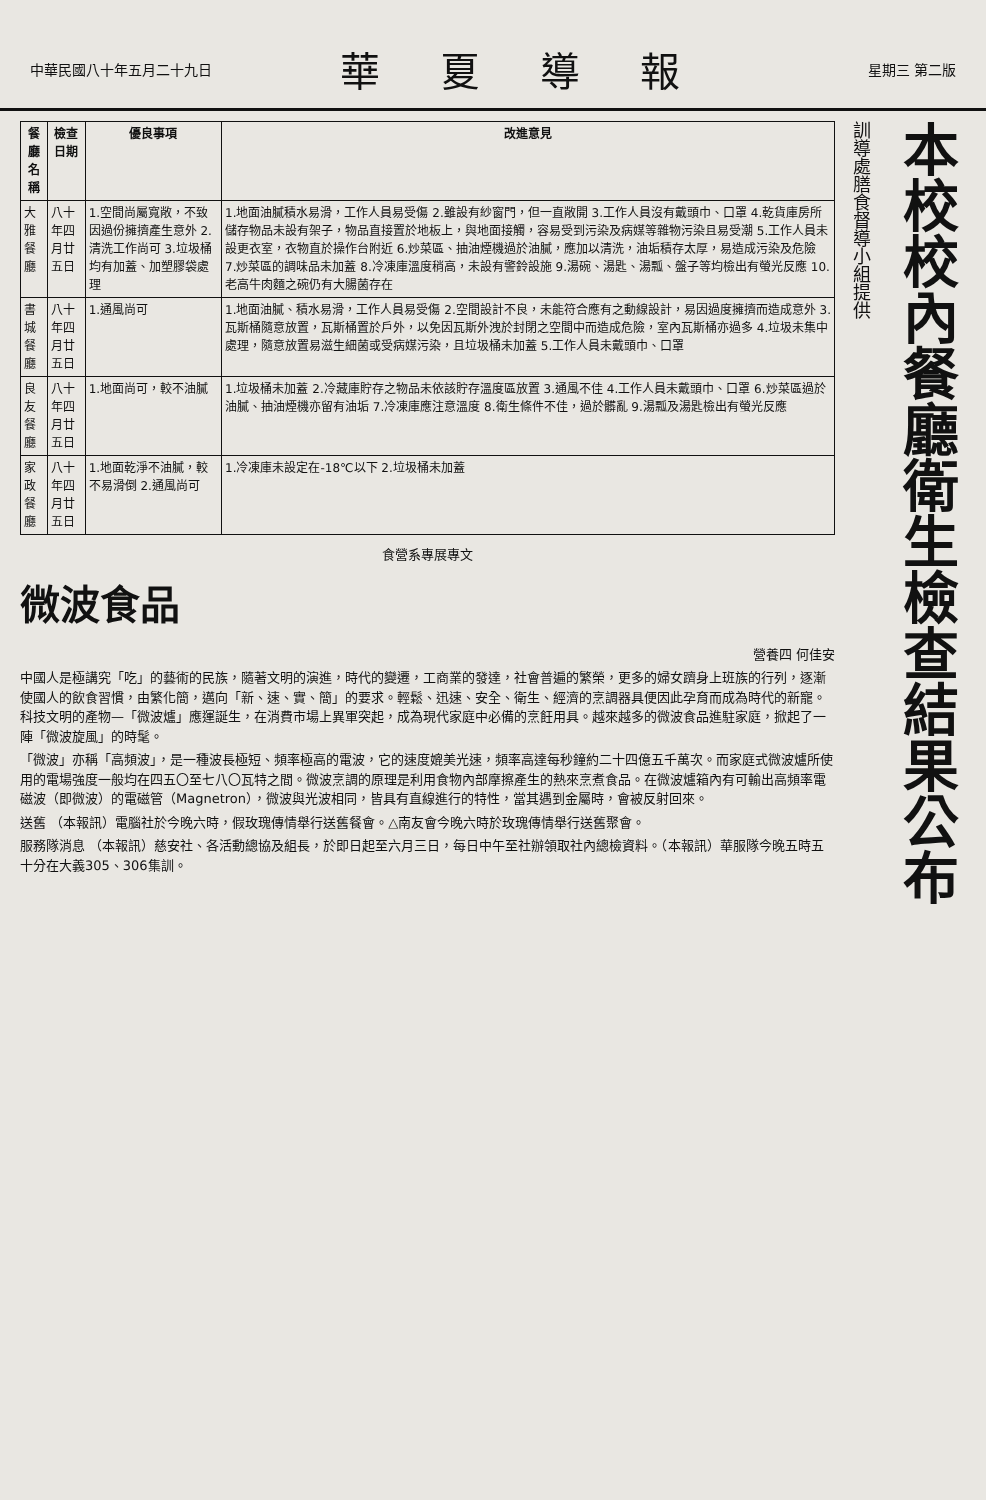中華民國八十年五月二十九日 華夏導報 星期三 第二版
本校校內餐廳衛生檢查結果公布
訓導處膳食督導小組提供
| 餐廳名稱 | 檢查日期 | 優良事項 | 改進意見 |
| --- | --- | --- | --- |
| 大雅餐廳 | 八十年四月廿五日 | 1.空間尚屬寬敞，不致因過份擁擠產生意外 2.清洗工作尚可 3.垃圾桶均有加蓋、加塑膠袋處理 | 1.地面油膩積水易滑，工作人員易受傷 2.雖設有紗窗門，但一直敞開 3.工作人員沒有戴頭巾、口罩 4.乾貨庫房所儲存物品未設有架子，物品直接置於地板上，與地面接觸，容易受到污染及病媒等雜物污染且易受潮 5.工作人員未設更衣室，衣物直於操作台附近 6.炒菜區、抽油煙機過於油膩，應加以清洗，油垢積存太厚，易造成污染及危險 7.炒菜區的調味品未加蓋 8.冷凍庫溫度稍高，未設有警鈴設施 9.湯碗、湯匙、湯瓢、盤子等均檢出有螢光反應 10.老高牛肉麵之碗仍有大腸菌存在 |
| 書城餐廳 | 八十年四月廿五日 | 1.通風尚可 | 1.地面油膩、積水易滑，工作人員易受傷 2.空間設計不良，未能符合應有之動線設計，易因過度擁擠而造成意外 3.瓦斯桶隨意放置，瓦斯桶置於戶外，以免因瓦斯外洩於封閉之空間中而造成危險，室內瓦斯桶亦過多 4.垃圾未集中處理，隨意放置易滋生細菌或受病媒污染，且垃圾桶未加蓋 5.工作人員未戴頭巾、口罩 |
| 良友餐廳 | 八十年四月廿五日 | 1.地面尚可，較不油膩 | 1.垃圾桶未加蓋 2.冷藏庫貯存之物品未依該貯存溫度區放置 3.通風不佳 4.工作人員未戴頭巾、口罩 6.炒菜區過於油膩、抽油煙機亦留有油垢 7.冷凍庫應注意溫度 8.衛生條件不佳，過於髒亂 9.湯瓢及湯匙檢出有螢光反應 |
| 家政餐廳 | 八十年四月廿五日 | 1.地面乾淨不油膩，較不易滑倒 2.通風尚可 | 1.冷凍庫未設定在-18℃以下 2.垃圾桶未加蓋 |
食營系專展專文
微波食品
營養四 何佳安
中國人是極講究「吃」的藝術的民族，隨著文明的演進，時代的變遷，工商業的發達，社會普遍的繁榮，更多的婦女躋身上班族的行列，逐漸使國人的飲食習慣，由繁化簡，邁向「新、速、實、簡」的要求。輕鬆、迅速、安全、衛生、經濟的烹調器具便因此孕育而成為時代的新寵。科技文明的產物—「微波爐」應運誕生，在消費市場上異軍突起，成為現代家庭中必備的烹飪用具。越來越多的微波食品進駐家庭，掀起了一陣「微波旋風」的時髦。
「微波」亦稱「高頻波」，是一種波長極短、頻率極高的電波，它的速度媲美光速，頻率高達每秒鐘約二十四億五千萬次。而家庭式微波爐所使用的電場強度一般均在四五〇至七八〇瓦特之間。微波烹調的原理是利用食物內部摩擦產生的熱來烹煮食品。在微波爐箱內有可輸出高頻率電磁波（即微波）的電磁管（Magnetron），微波與光波相同，皆具有直線進行的特性，當其遇到金屬時，會被反射回來。
送舊 （本報訊）電腦社於今晚六時，假玫瑰傳情舉行送舊餐會。△南友會今晚六時於玫瑰傳情舉行送舊聚會。
服務隊消息 （本報訊）慈安社、各活動總協及組長，於即日起至六月三日，每日中午至社辦領取社內總檢資料。（本報訊）華服隊今晚五時五十分在大義305、306集訓。